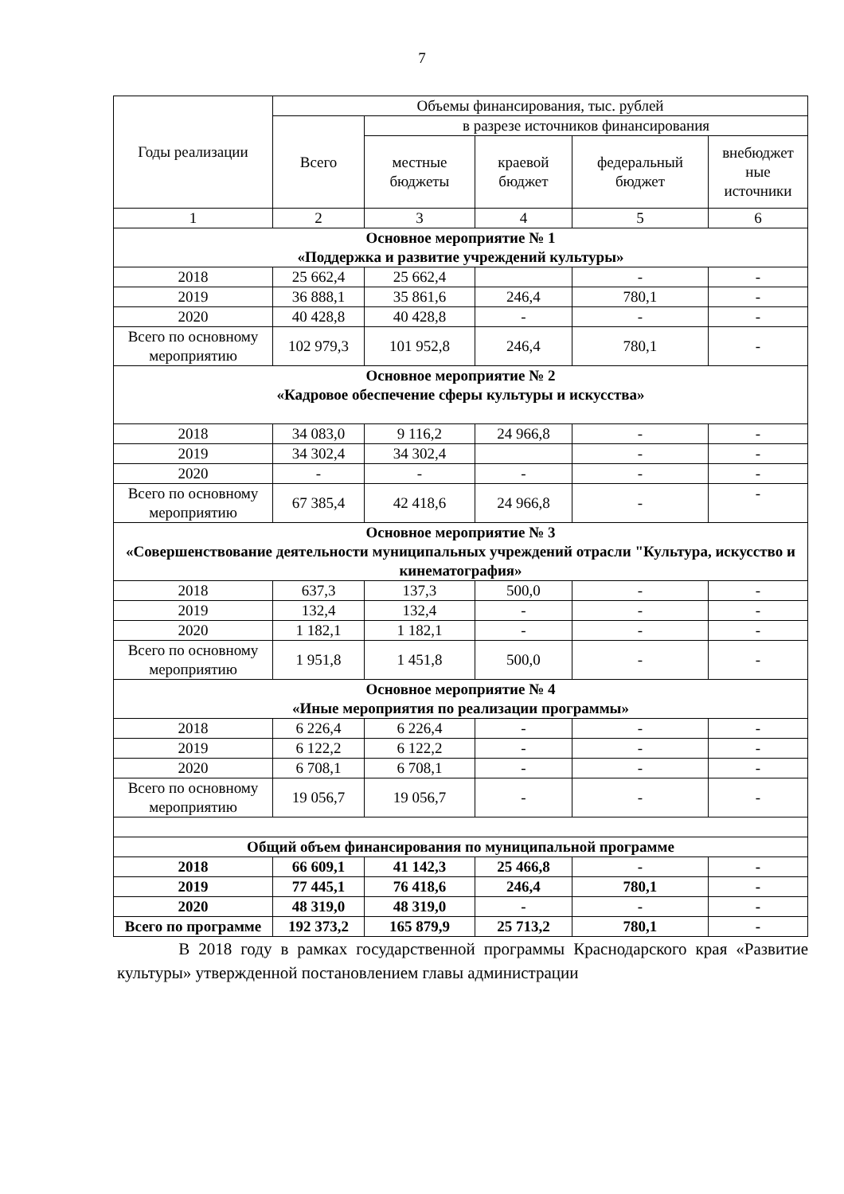7
| Годы реализации | Объемы финансирования, тыс. рублей | | | | |
| --- | --- | --- | --- | --- | --- |
| | Всего | в разрезе источников финансирования | | | |
| | | местные бюджеты | краевой бюджет | федеральный бюджет | внебюджет ные источники |
| 1 | 2 | 3 | 4 | 5 | 6 |
| Основное мероприятие № 1 «Поддержка и развитие учреждений культуры» | | | | | |
| 2018 | 25 662,4 | 25 662,4 | | - | - |
| 2019 | 36 888,1 | 35 861,6 | 246,4 | 780,1 | - |
| 2020 | 40 428,8 | 40 428,8 | - | - | - |
| Всего по основному мероприятию | 102 979,3 | 101 952,8 | 246,4 | 780,1 | - |
| Основное мероприятие № 2 «Кадровое обеспечение сферы культуры и искусства» | | | | | |
| 2018 | 34 083,0 | 9 116,2 | 24 966,8 | - | - |
| 2019 | 34 302,4 | 34 302,4 | | - | - |
| 2020 | - | - | - | - | - |
| Всего по основному мероприятию | 67 385,4 | 42 418,6 | 24 966,8 | - | - |
| Основное мероприятие № 3 «Совершенствование деятельности муниципальных учреждений отрасли "Культура, искусство и кинематография» | | | | | |
| 2018 | 637,3 | 137,3 | 500,0 | - | - |
| 2019 | 132,4 | 132,4 | - | - | - |
| 2020 | 1 182,1 | 1 182,1 | - | - | - |
| Всего по основному мероприятию | 1 951,8 | 1 451,8 | 500,0 | - | - |
| Основное мероприятие № 4 «Иные мероприятия по реализации программы» | | | | | |
| 2018 | 6 226,4 | 6 226,4 | - | - | - |
| 2019 | 6 122,2 | 6 122,2 | - | - | - |
| 2020 | 6 708,1 | 6 708,1 | - | - | - |
| Всего по основному мероприятию | 19 056,7 | 19 056,7 | - | - | - |
| Общий объем финансирования по муниципальной программе | | | | | |
| 2018 | 66 609,1 | 41 142,3 | 25 466,8 | - | - |
| 2019 | 77 445,1 | 76 418,6 | 246,4 | 780,1 | - |
| 2020 | 48 319,0 | 48 319,0 | - | - | - |
| Всего по программе | 192 373,2 | 165 879,9 | 25 713,2 | 780,1 | - |
В 2018 году в рамках государственной программы Краснодарского края «Развитие культуры» утвержденной постановлением главы администрации